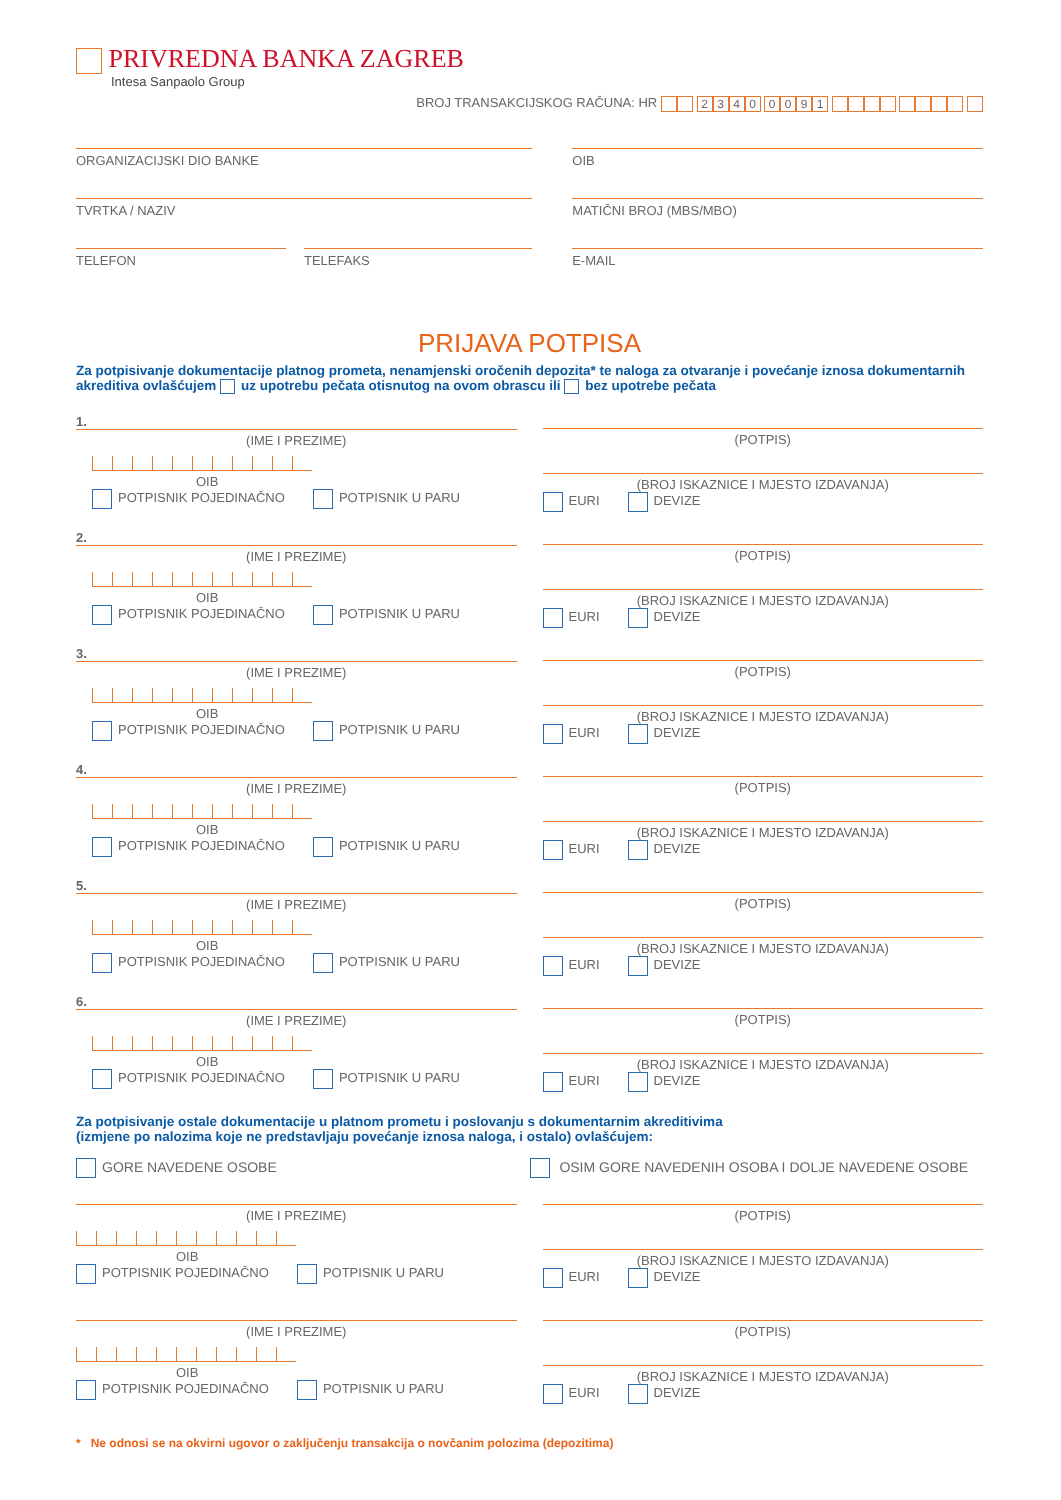PRIVREDNA BANKA ZAGREB
Intesa Sanpaolo Group
BROJ TRANSAKCIJSKOG RAČUNA: HR 2340 0091
ORGANIZACIJSKI DIO BANKE OIB
TVRTKA / NAZIV MATIČNI BROJ (MBS/MBO)
TELEFON TELEFAKS E-MAIL
PRIJAVA POTPISA
Za potpisivanje dokumentacije platnog prometa, nenamjenski oročenih depozita* te naloga za otvaranje i povećanje iznosa dokumentarnih akreditiva ovlašćujem uz upotrebu pečata otisnutog na ovom obrascu ili bez upotrebe pečata
1.
(IME I PREZIME)
OIB
POTPISNIK POJEDINAČNO POTPISNIK U PARU
(POTPIS)
(BROJ ISKAZNICE I MJESTO IZDAVANJA)
EURI DEVIZE
2.
(IME I PREZIME)
OIB
POTPISNIK POJEDINAČNO POTPISNIK U PARU
(POTPIS)
(BROJ ISKAZNICE I MJESTO IZDAVANJA)
EURI DEVIZE
3.
(IME I PREZIME)
OIB
POTPISNIK POJEDINAČNO POTPISNIK U PARU
(POTPIS)
(BROJ ISKAZNICE I MJESTO IZDAVANJA)
EURI DEVIZE
4.
(IME I PREZIME)
OIB
POTPISNIK POJEDINAČNO POTPISNIK U PARU
(POTPIS)
(BROJ ISKAZNICE I MJESTO IZDAVANJA)
EURI DEVIZE
5.
(IME I PREZIME)
OIB
POTPISNIK POJEDINAČNO POTPISNIK U PARU
(POTPIS)
(BROJ ISKAZNICE I MJESTO IZDAVANJA)
EURI DEVIZE
6.
(IME I PREZIME)
OIB
POTPISNIK POJEDINAČNO POTPISNIK U PARU
(POTPIS)
(BROJ ISKAZNICE I MJESTO IZDAVANJA)
EURI DEVIZE
Za potpisivanje ostale dokumentacije u platnom prometu i poslovanju s dokumentarnim akreditivima
(izmjene po nalozima koje ne predstavljaju povećanje iznosa naloga, i ostalo) ovlašćujem:
GORE NAVEDENE OSOBE OSIM GORE NAVEDENIH OSOBA I DOLJE NAVEDENE OSOBE
(IME I PREZIME)
OIB
POTPISNIK POJEDINAČNO POTPISNIK U PARU
(POTPIS)
(BROJ ISKAZNICE I MJESTO IZDAVANJA)
EURI DEVIZE
(IME I PREZIME)
OIB
POTPISNIK POJEDINAČNO POTPISNIK U PARU
(POTPIS)
(BROJ ISKAZNICE I MJESTO IZDAVANJA)
EURI DEVIZE
* Ne odnosi se na okvirni ugovor o zaključenju transakcija o novčanim polozima (depozitima)